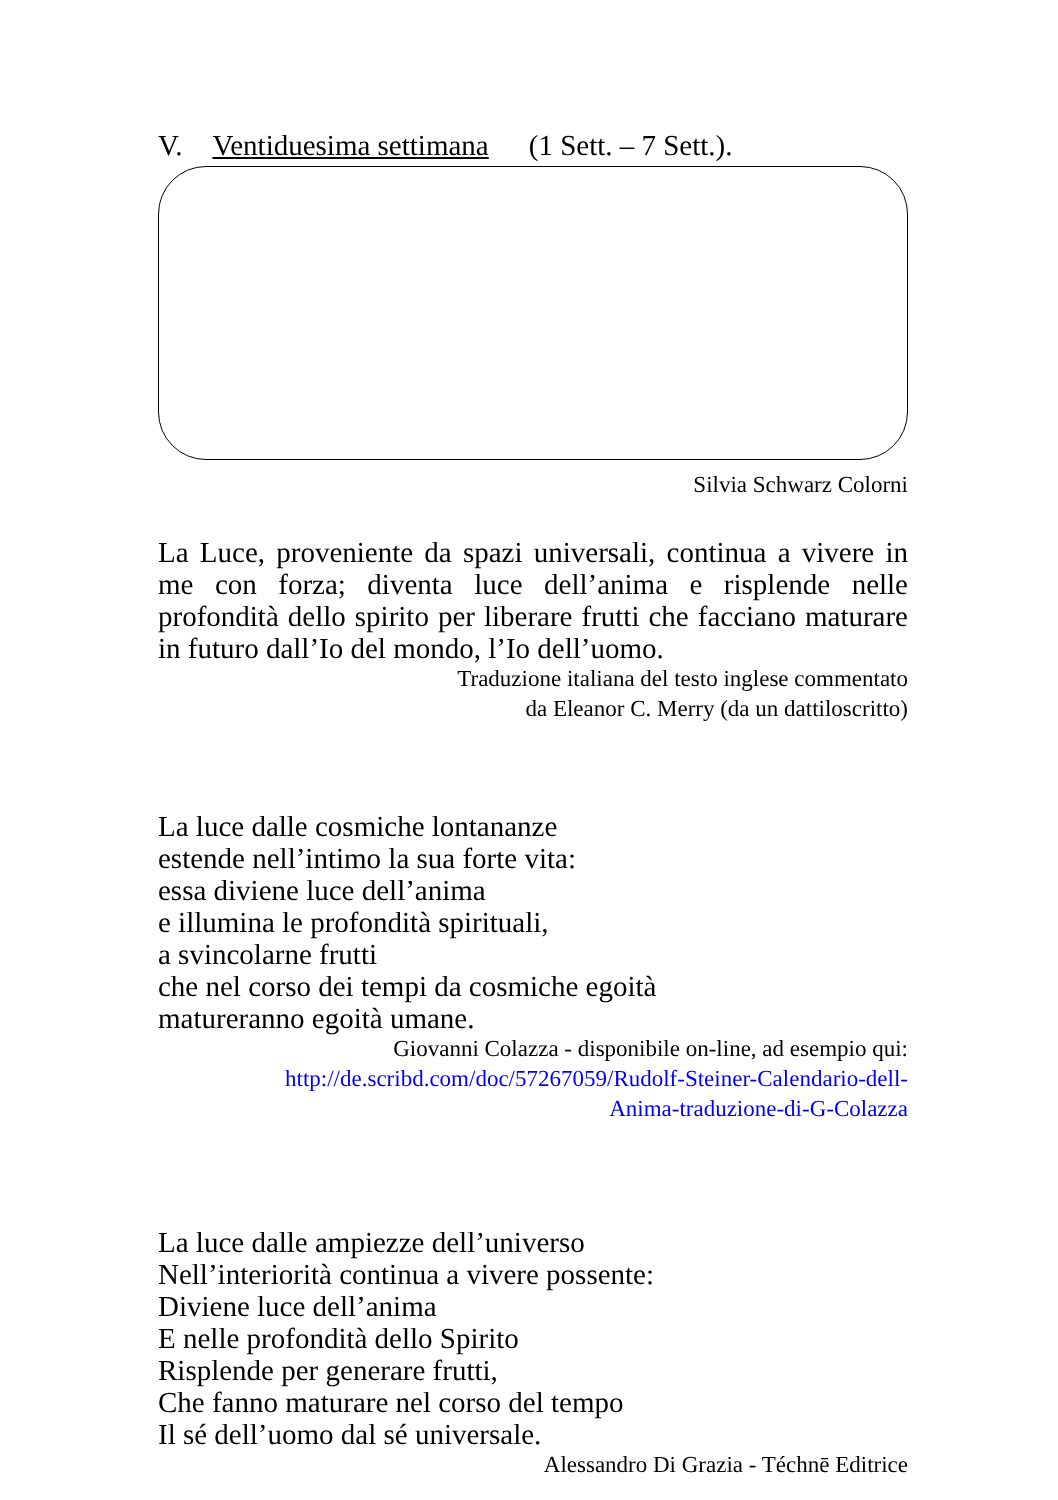V. Ventiduesima settimana (1 Sett. – 7 Sett.).
Silvia Schwarz Colorni
La Luce, proveniente da spazi universali, continua a vivere in me con forza; diventa luce dell’anima e risplende nelle profondità dello spirito per liberare frutti che facciano maturare in futuro dall’Io del mondo, l’Io dell’uomo.
Traduzione italiana del testo inglese commentato
da Eleanor C. Merry (da un dattiloscritto)
La luce dalle cosmiche lontananze
estende nell’intimo la sua forte vita:
essa diviene luce dell’anima
e illumina le profondità spirituali,
a svincolarne frutti
che nel corso dei tempi da cosmiche egoità
matureranno egoità umane.
Giovanni Colazza - disponibile on-line, ad esempio qui:
http://de.scribd.com/doc/57267059/Rudolf-Steiner-Calendario-dell-
Anima-traduzione-di-G-Colazza
La luce dalle ampiezze dell’universo
Nell’interiorità continua a vivere possente:
Diviene luce dell’anima
E nelle profondità dello Spirito
Risplende per generare frutti,
Che fanno maturare nel corso del tempo
Il sé dell’uomo dal sé universale.
Alessandro Di Grazia - Téchnē Editrice